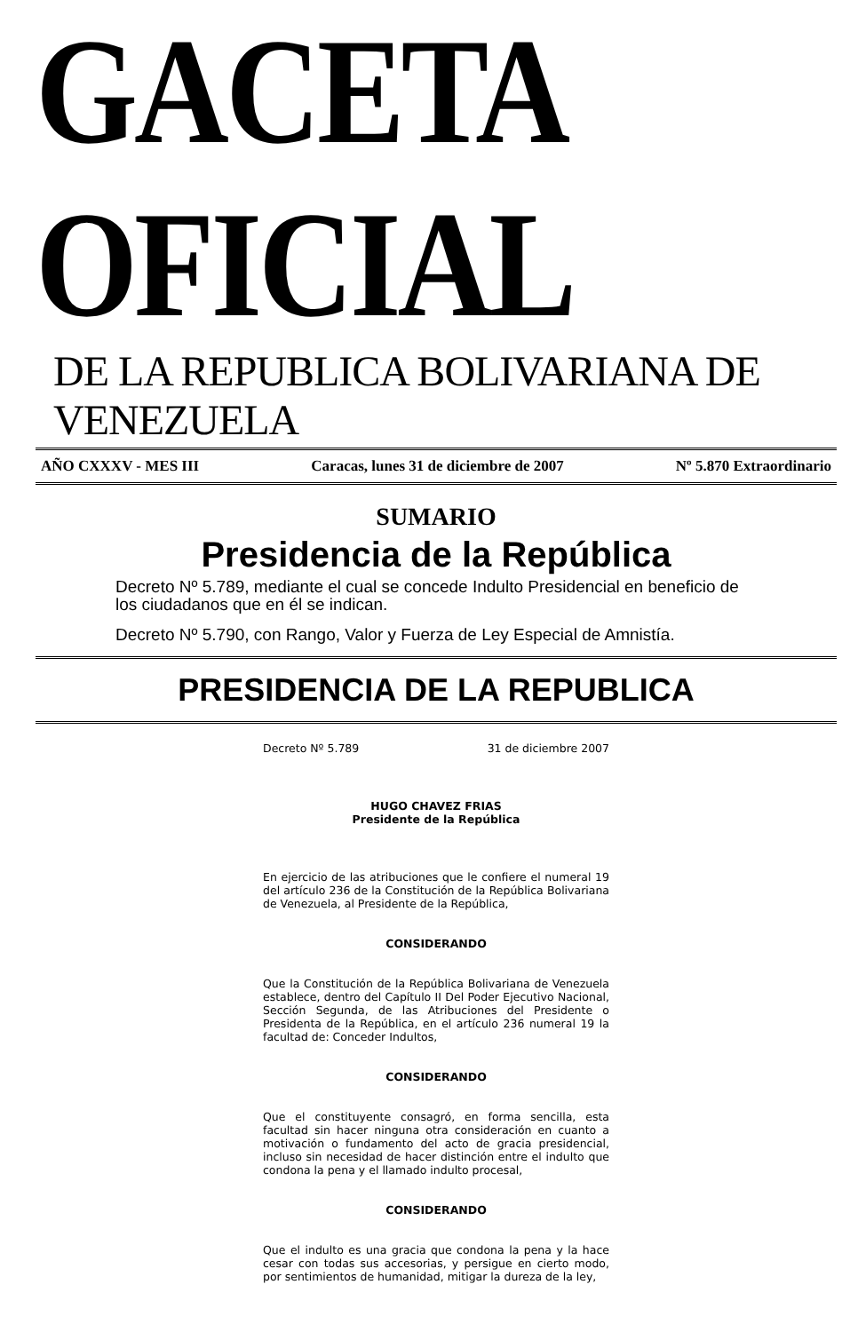GACETA OFICIAL
DE LA REPUBLICA BOLIVARIANA DE VENEZUELA
AÑO CXXXV - MES III Caracas, lunes 31 de diciembre de 2007 Nº 5.870 Extraordinario
SUMARIO
Presidencia de la República
Decreto Nº 5.789, mediante el cual se concede Indulto Presidencial en beneficio de los ciudadanos que en él se indican.
Decreto Nº 5.790, con Rango, Valor y Fuerza de Ley Especial de Amnistía.
PRESIDENCIA DE LA REPUBLICA
Decreto Nº 5.789 31 de diciembre 2007
HUGO CHAVEZ FRIAS
Presidente de la República
En ejercicio de las atribuciones que le confiere el numeral 19 del artículo 236 de la Constitución de la República Bolivariana de Venezuela, al Presidente de la República,
CONSIDERANDO
Que la Constitución de la República Bolivariana de Venezuela establece, dentro del Capítulo II Del Poder Ejecutivo Nacional, Sección Segunda, de las Atribuciones del Presidente o Presidenta de la República, en el artículo 236 numeral 19 la facultad de: Conceder Indultos,
CONSIDERANDO
Que el constituyente consagró, en forma sencilla, esta facultad sin hacer ninguna otra consideración en cuanto a motivación o fundamento del acto de gracia presidencial, incluso sin necesidad de hacer distinción entre el indulto que condona la pena y el llamado indulto procesal,
CONSIDERANDO
Que el indulto es una gracia que condona la pena y la hace cesar con todas sus accesorias, y persigue en cierto modo, por sentimientos de humanidad, mitigar la dureza de la ley,